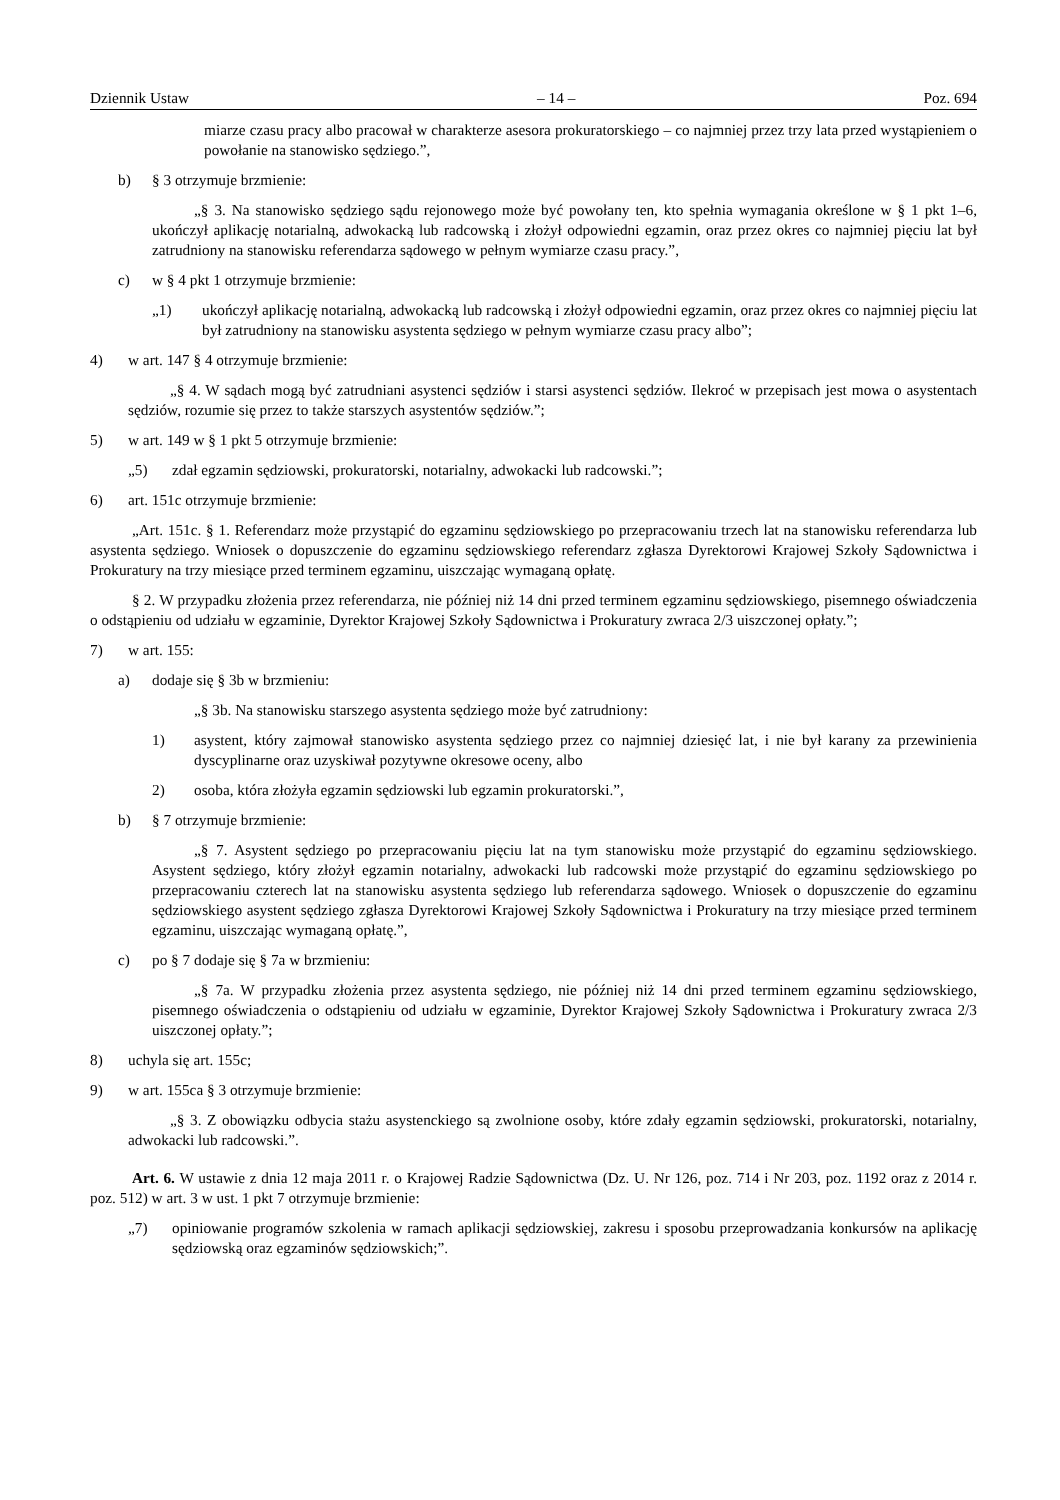Dziennik Ustaw – 14 – Poz. 694
miarze czasu pracy albo pracował w charakterze asesora prokuratorskiego – co najmniej przez trzy lata przed wystąpieniem o powołanie na stanowisko sędziego.”,
b) § 3 otrzymuje brzmienie:
„§ 3. Na stanowisko sędziego sądu rejonowego może być powołany ten, kto spełnia wymagania określone w § 1 pkt 1–6, ukończył aplikację notarialną, adwokacką lub radcowską i złożył odpowiedni egzamin, oraz przez okres co najmniej pięciu lat był zatrudniony na stanowisku referendarza sądowego w pełnym wymiarze czasu pracy.”,
c) w § 4 pkt 1 otrzymuje brzmienie:
„1) ukończył aplikację notarialną, adwokacką lub radcowską i złożył odpowiedni egzamin, oraz przez okres co najmniej pięciu lat był zatrudniony na stanowisku asystenta sędziego w pełnym wymiarze czasu pracy albo”;
4) w art. 147 § 4 otrzymuje brzmienie:
„§ 4. W sądach mogą być zatrudniani asystenci sędziów i starsi asystenci sędziów. Ilekroć w przepisach jest mowa o asystentach sędziów, rozumie się przez to także starszych asystentów sędziów.”;
5) w art. 149 w § 1 pkt 5 otrzymuje brzmienie:
„5) zdał egzamin sędziowski, prokuratorski, notarialny, adwokacki lub radcowski.”;
6) art. 151c otrzymuje brzmienie:
„Art. 151c. § 1. Referendarz może przystąpić do egzaminu sędziowskiego po przepracowaniu trzech lat na stanowisku referendarza lub asystenta sędziego. Wniosek o dopuszczenie do egzaminu sędziowskiego referendarz zgłasza Dyrektorowi Krajowej Szkoły Sądownictwa i Prokuratury na trzy miesiące przed terminem egzaminu, uiszczając wymaganą opłatę.
§ 2. W przypadku złożenia przez referendarza, nie później niż 14 dni przed terminem egzaminu sędziowskiego, pisemnego oświadczenia o odstąpieniu od udziału w egzaminie, Dyrektor Krajowej Szkoły Sądownictwa i Prokuratury zwraca 2/3 uiszczonej opłaty.”;
7) w art. 155:
a) dodaje się § 3b w brzmieniu:
„§ 3b. Na stanowisku starszego asystenta sędziego może być zatrudniony:
1) asystent, który zajmował stanowisko asystenta sędziego przez co najmniej dziesięć lat, i nie był karany za przewinienia dyscyplinarne oraz uzyskiwał pozytywne okresowe oceny, albo
2) osoba, która złożyła egzamin sędziowski lub egzamin prokuratorski.”,
b) § 7 otrzymuje brzmienie:
„§ 7. Asystent sędziego po przepracowaniu pięciu lat na tym stanowisku może przystąpić do egzaminu sędziowskiego. Asystent sędziego, który złożył egzamin notarialny, adwokacki lub radcowski może przystąpić do egzaminu sędziowskiego po przepracowaniu czterech lat na stanowisku asystenta sędziego lub referendarza sądowego. Wniosek o dopuszczenie do egzaminu sędziowskiego asystent sędziego zgłasza Dyrektorowi Krajowej Szkoły Sądownictwa i Prokuratury na trzy miesiące przed terminem egzaminu, uiszczając wymaganą opłatę.”,
c) po § 7 dodaje się § 7a w brzmieniu:
„§ 7a. W przypadku złożenia przez asystenta sędziego, nie później niż 14 dni przed terminem egzaminu sędziowskiego, pisemnego oświadczenia o odstąpieniu od udziału w egzaminie, Dyrektor Krajowej Szkoły Sądownictwa i Prokuratury zwraca 2/3 uiszczonej opłaty.”;
8) uchyla się art. 155c;
9) w art. 155ca § 3 otrzymuje brzmienie:
„§ 3. Z obowiązku odbycia stażu asystenckiego są zwolnione osoby, które zdały egzamin sędziowski, prokuratorski, notarialny, adwokacki lub radcowski.”.
Art. 6. W ustawie z dnia 12 maja 2011 r. o Krajowej Radzie Sądownictwa (Dz. U. Nr 126, poz. 714 i Nr 203, poz. 1192 oraz z 2014 r. poz. 512) w art. 3 w ust. 1 pkt 7 otrzymuje brzmienie:
„7) opiniowanie programów szkolenia w ramach aplikacji sędziowskiej, zakresu i sposobu przeprowadzania konkursów na aplikację sędziowską oraz egzaminów sędziowskich;”.